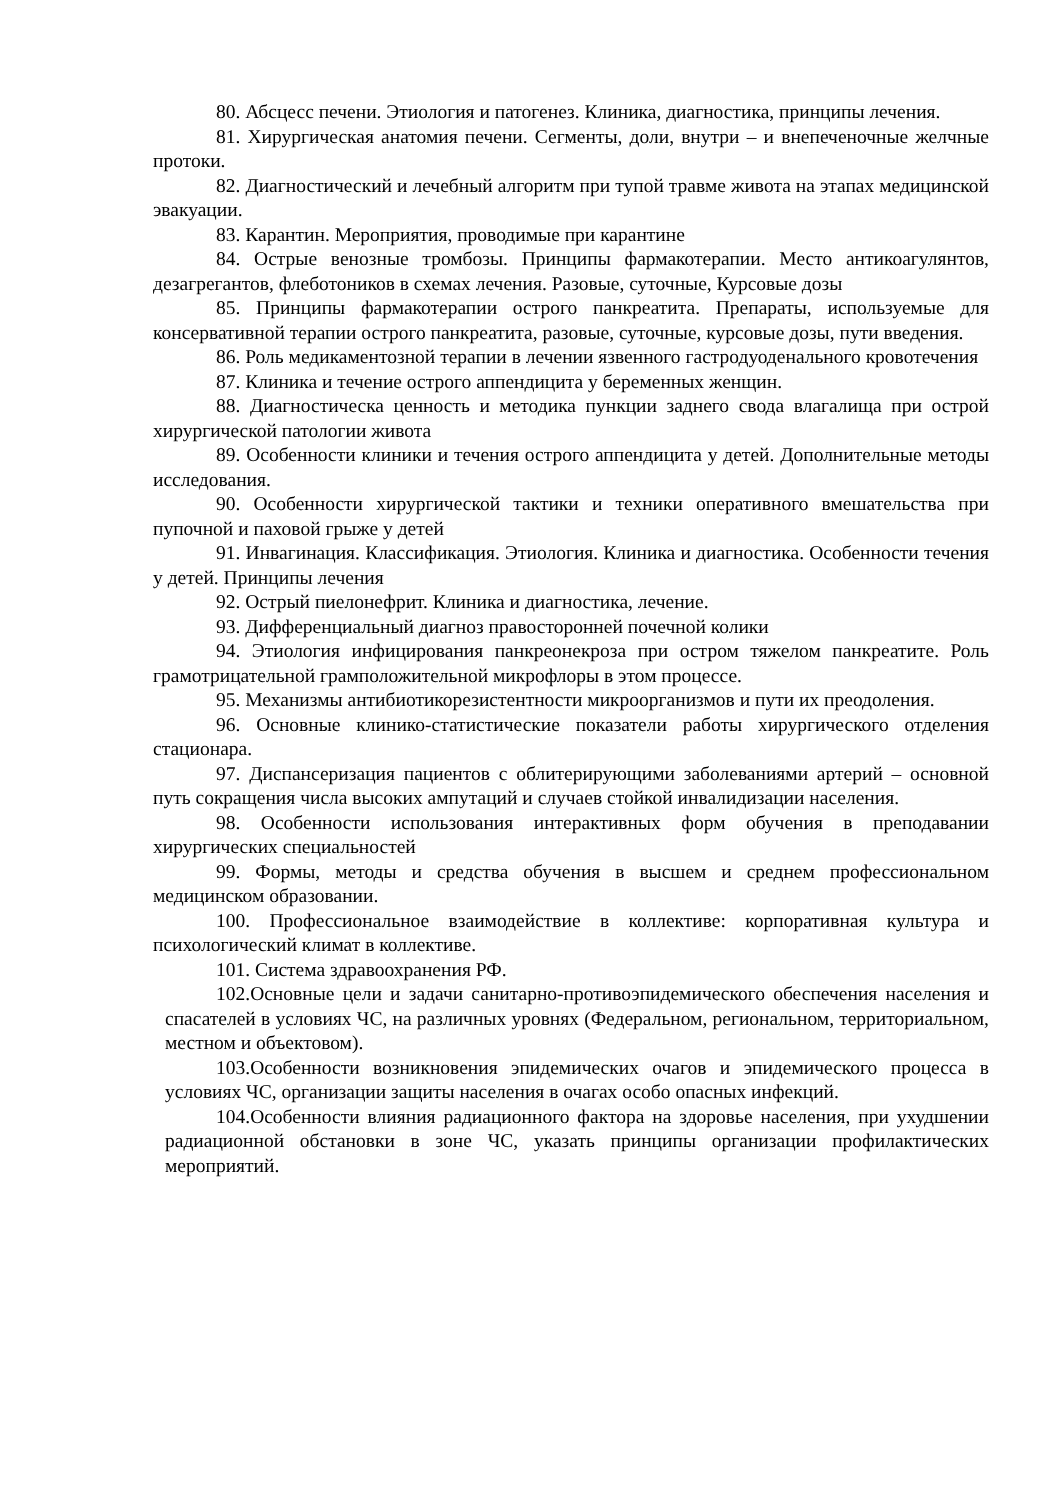80. Абсцесс печени. Этиология и патогенез. Клиника, диагностика, принципы лечения.
81. Хирургическая анатомия печени. Сегменты, доли, внутри – и внепеченочные желчные протоки.
82. Диагностический и лечебный алгоритм при тупой травме живота на этапах медицинской эвакуации.
83. Карантин. Мероприятия, проводимые при карантине
84. Острые венозные тромбозы. Принципы фармакотерапии. Место антикоагулянтов, дезагрегантов, флеботоников в схемах лечения. Разовые, суточные, Курсовые дозы
85. Принципы фармакотерапии острого панкреатита. Препараты, используемые для консервативной терапии острого панкреатита, разовые, суточные, курсовые дозы, пути введения.
86. Роль медикаментозной терапии в лечении язвенного гастродуоденального кровотечения
87. Клиника и течение острого аппендицита у беременных женщин.
88. Диагностическа ценность и методика пункции заднего свода влагалища при острой хирургической патологии живота
89. Особенности клиники и течения острого аппендицита у детей. Дополнительные методы исследования.
90. Особенности хирургической тактики и техники оперативного вмешательства при пупочной и паховой грыже у детей
91. Инвагинация. Классификация. Этиология. Клиника и диагностика. Особенности течения у детей. Принципы лечения
92. Острый пиелонефрит. Клиника и диагностика, лечение.
93. Дифференциальный диагноз правосторонней почечной колики
94. Этиология инфицирования панкреонекроза при остром тяжелом панкреатите. Роль грамотрицательной грамположительной микрофлоры в этом процессе.
95. Механизмы антибиотикорезистентности микроорганизмов и пути их преодоления.
96. Основные клинико-статистические показатели работы хирургического отделения стационара.
97. Диспансеризация пациентов с облитерирующими заболеваниями артерий – основной путь сокращения числа высоких ампутаций и случаев стойкой инвалидизации населения.
98. Особенности использования интерактивных форм обучения в преподавании хирургических специальностей
99. Формы, методы и средства обучения в высшем и среднем профессиональном медицинском образовании.
100. Профессиональное взаимодействие в коллективе: корпоративная культура и психологический климат в коллективе.
101. Система здравоохранения РФ.
102.Основные цели и задачи санитарно-противоэпидемического обеспечения населения и спасателей в условиях ЧС, на различных уровнях (Федеральном, региональном, территориальном, местном и объектовом).
103.Особенности возникновения эпидемических очагов и эпидемического процесса в условиях ЧС, организации защиты населения в очагах особо опасных инфекций.
104.Особенности влияния радиационного фактора на здоровье населения, при ухудшении радиационной обстановки в зоне ЧС, указать принципы организации профилактических мероприятий.